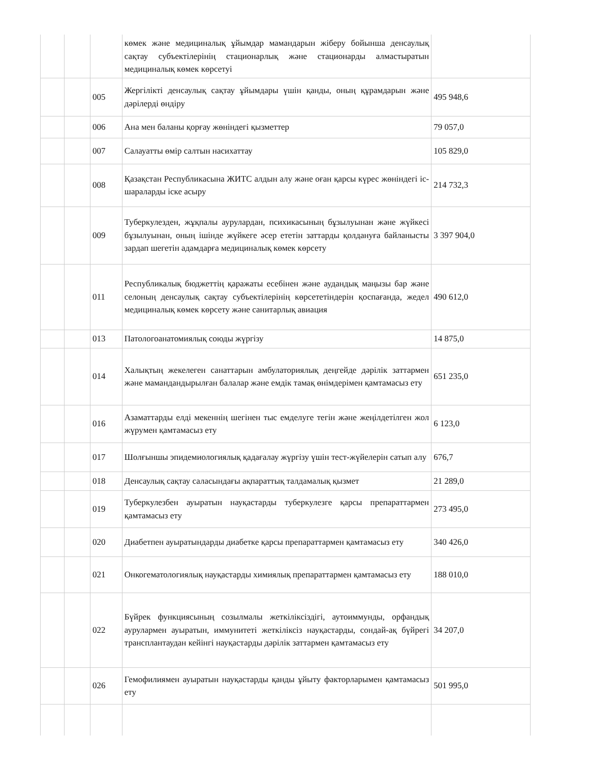| | | | көмек және медициналық ұйымдар мамандарын жіберу бойынша денсаулық сақтау субъектілерінің стационарлық және стационарды алмастыратын медициналық көмек көрсетуі | |
| | | 005 | Жергілікті денсаулық сақтау ұйымдары үшін қанды, оның құрамдарын және дәрілерді өндіру | 495 948,6 |
| | | 006 | Ана мен баланы қорғау жөніндегі қызметтер | 79 057,0 |
| | | 007 | Салауатты өмір салтын насихаттау | 105 829,0 |
| | | 008 | Қазақстан Республикасына ЖИТС алдын алу және оған қарсы күрес жөніндегі іс-шараларды іске асыру | 214 732,3 |
| | | 009 | Туберкулезден, жұқпалы аурулардан, психикасының бұзылуынан және жүйкесі бұзылуынан, оның ішінде жүйкеге әсер ететін заттарды қолдануға байланысты зардап шегетін адамдарға медициналық көмек көрсету | 3 397 904,0 |
| | | 011 | Республикалық бюджеттің қаражаты есебінен және аудандық маңызы бар және селоның денсаулық сақтау субъектілерінің көрсететіндерін қоспағанда, жедел медициналық көмек көрсету және санитарлық авиация | 490 612,0 |
| | | 013 | Патологоанатомиялық союды жүргізу | 14 875,0 |
| | | 014 | Халықтың жекелеген санаттарын амбулаториялық деңгейде дәрілік заттармен және мамандандырылған балалар және емдік тамақ өнімдерімен қамтамасыз ету | 651 235,0 |
| | | 016 | Азаматтарды елді мекеннің шегінен тыс емделуге тегін және жеңілдетілген жол жүрумен қамтамасыз ету | 6 123,0 |
| | | 017 | Шолғыншы эпидемиологиялық қадағалау жүргізу үшін тест-жүйелерін сатып алу | 676,7 |
| | | 018 | Денсаулық сақтау саласындағы ақпараттық талдамалық қызмет | 21 289,0 |
| | | 019 | Туберкулезбен ауыратын науқастарды туберкулезге қарсы препараттармен қамтамасыз ету | 273 495,0 |
| | | 020 | Диабетпен ауыратындарды диабетке қарсы препараттармен қамтамасыз ету | 340 426,0 |
| | | 021 | Онкогематологиялық науқастарды химиялық препараттармен қамтамасыз ету | 188 010,0 |
| | | 022 | Бүйрек функциясының созылмалы жеткіліксіздігі, аутоиммунды, орфандық аурулармен ауыратын, иммунитеті жеткіліксіз науқастарды, сондай-ақ бүйрегі трансплантаудан кейінгі науқастарды дәрілік заттармен қамтамасыз ету | 34 207,0 |
| | | 026 | Гемофилиямен ауыратын науқастарды қанды ұйыту факторларымен қамтамасыз ету | 501 995,0 |